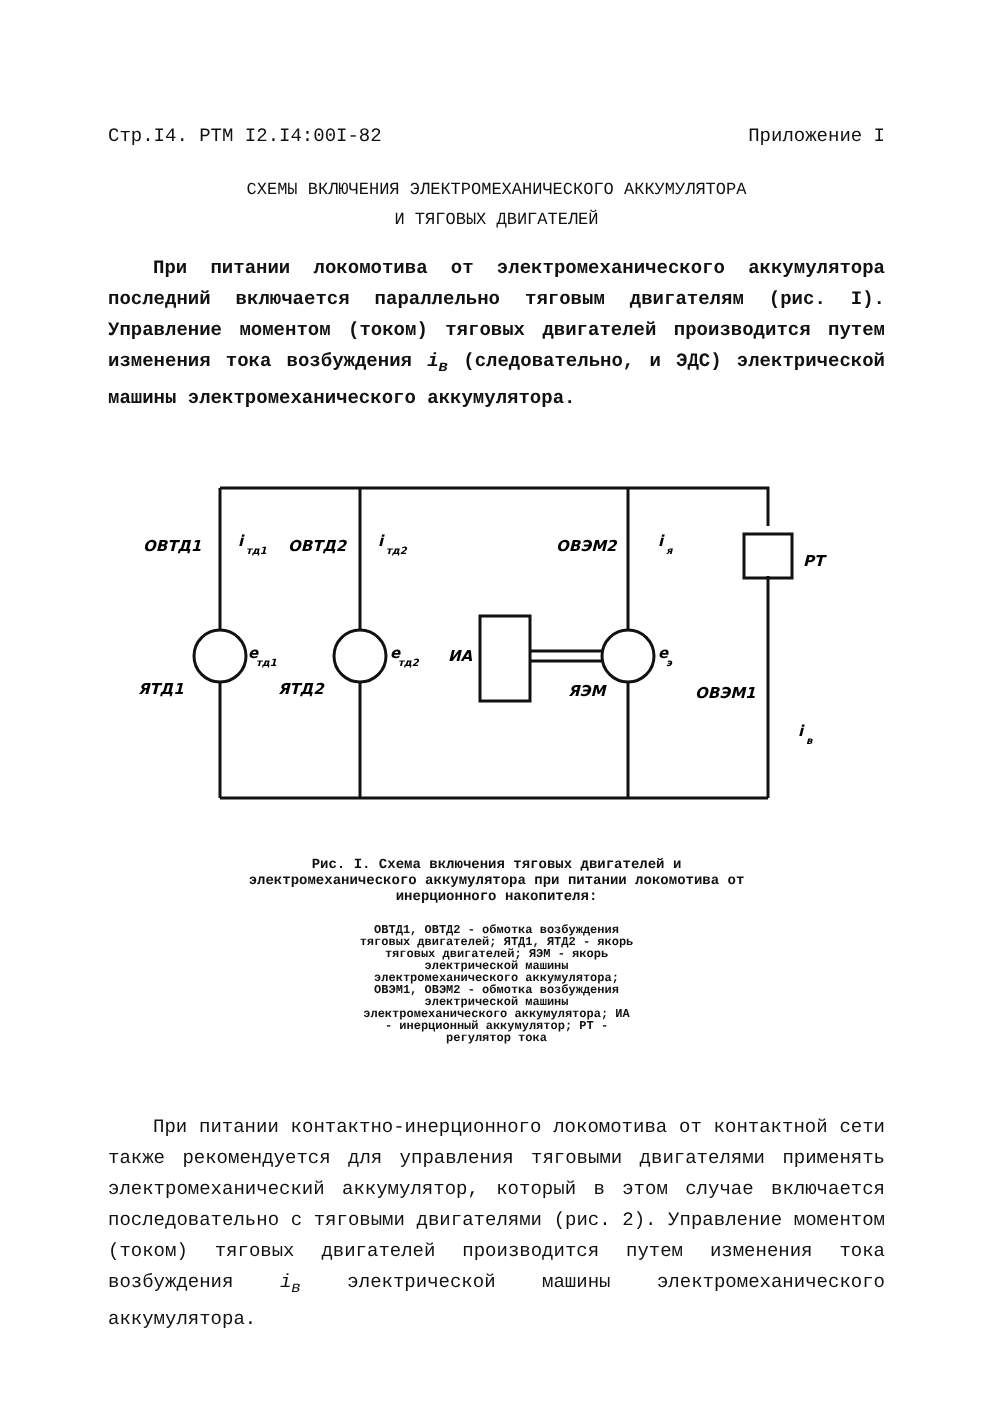Стр.I4. РТМ I2.I4:00I-82 Приложение I
СХЕМЫ ВКЛЮЧЕНИЯ ЭЛЕКТРОМЕХАНИЧЕСКОГО АККУМУЛЯТОРА
И ТЯГОВЫХ ДВИГАТЕЛЕЙ
При питании локомотива от электромеханического аккумулятора последний включается параллельно тяговым двигателям (рис. I). Управление моментом (током) тяговых двигателей производится путем изменения тока возбуждения i<sub>в</sub> (следовательно, и ЭДС) электрической машины электромеханического аккумулятора.
ОВТД1
i
тд1
ОВТД2
i
тд2
ОВЭМ2
i
я
РТ
e
тд1
e
тд2
ИА
e
э
ЯТД1
ЯТД2
ЯЭМ
ОВЭМ1
i
в
Рис. I. Схема включения тяговых двигателей и электромеханического аккумулятора при питании локомотива от инерционного накопителя:
ОВТД1, ОВТД2 - обмотка возбуждения тяговых двигателей; ЯТД1, ЯТД2 - якорь тяговых двигателей; ЯЭМ - якорь электрической машины электромеханического аккумулятора; ОВЭМ1, ОВЭМ2 - обмотка возбуждения электрической машины электромеханического аккумулятора; ИА - инерционный аккумулятор; РТ - регулятор тока
При питании контактно-инерционного локомотива от контактной сети также рекомендуется для управления тяговыми двигателями применять электромеханический аккумулятор, который в этом случае включается последовательно с тяговыми двигателями (рис. 2). Управление моментом (током) тяговых двигателей производится путем изменения тока возбуждения i<sub>в</sub> электрической машины электромеханического аккумулятора.